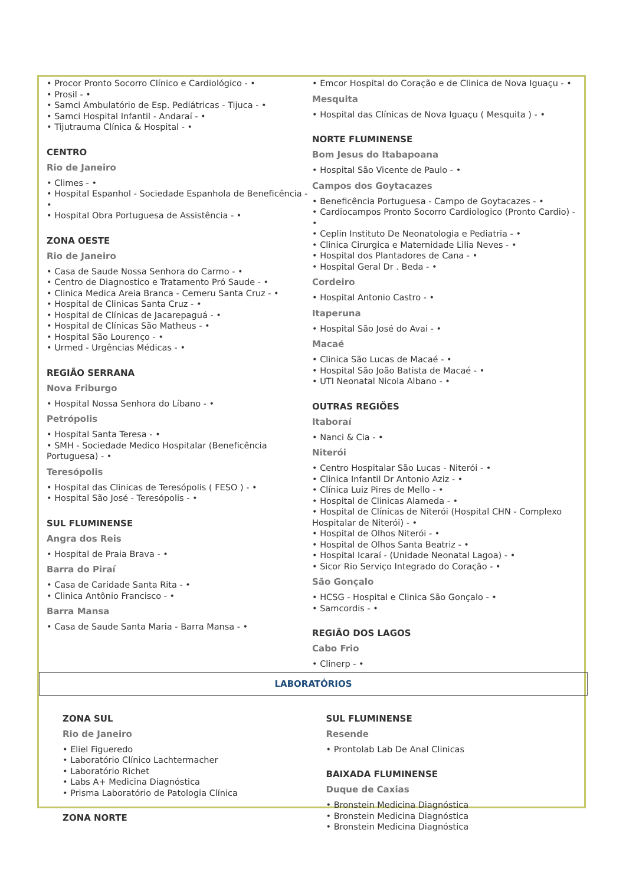• Procor Pronto Socorro Clínico e Cardiológico - •
• Prosil - •
• Samci Ambulatório de Esp. Pediátricas - Tijuca - •
• Samci Hospital Infantil - Andaraí - •
• Tijutrauma Clínica & Hospital - •
CENTRO
Rio de Janeiro
• Climes - •
• Hospital Espanhol - Sociedade Espanhola de Beneficência - •
• Hospital Obra Portuguesa de Assistência - •
ZONA OESTE
Rio de Janeiro
• Casa de Saude Nossa Senhora do Carmo - •
• Centro de Diagnostico e Tratamento Pró Saude - •
• Clinica Medica Areia Branca - Cemeru Santa Cruz - •
• Hospital de Clinicas Santa Cruz - •
• Hospital de Clínicas de Jacarepaguá - •
• Hospital de Clínicas São Matheus - •
• Hospital São Lourenço - •
• Urmed - Urgências Médicas - •
REGIÃO SERRANA
Nova Friburgo
• Hospital Nossa Senhora do Líbano - •
Petrópolis
• Hospital Santa Teresa - •
• SMH - Sociedade Medico Hospitalar (Beneficência Portuguesa) - •
Teresópolis
• Hospital das Clinicas de Teresópolis ( FESO ) - •
• Hospital São José - Teresópolis - •
SUL FLUMINENSE
Angra dos Reis
• Hospital de Praia Brava - •
Barra do Piraí
• Casa de Caridade Santa Rita - •
• Clinica Antônio Francisco - •
Barra Mansa
• Casa de Saude Santa Maria - Barra Mansa - •
• Emcor Hospital do Coração e de Clinica de Nova Iguaçu - •
Mesquita
• Hospital das Clínicas de Nova Iguaçu ( Mesquita ) - •
NORTE FLUMINENSE
Bom Jesus do Itabapoana
• Hospital São Vicente de Paulo - •
Campos dos Goytacazes
• Beneficência Portuguesa - Campo de Goytacazes - •
• Cardiocampos Pronto Socorro Cardiologico (Pronto Cardio) - •
• Ceplin Instituto De Neonatologia e Pediatria - •
• Clinica Cirurgica e Maternidade Lilia Neves - •
• Hospital dos Plantadores de Cana - •
• Hospital Geral Dr . Beda - •
Cordeiro
• Hospital Antonio Castro - •
Itaperuna
• Hospital São José do Avai - •
Macaé
• Clinica São Lucas de Macaé - •
• Hospital São João Batista de Macaé - •
• UTI Neonatal Nicola Albano - •
OUTRAS REGIÕES
Itaboraí
• Nanci & Cia - •
Niterói
• Centro Hospitalar São Lucas - Niterói - •
• Clinica Infantil Dr Antonio Aziz - •
• Clínica Luiz Pires de Mello - •
• Hospital de Clinicas Alameda - •
• Hospital de Clínicas de Niterói (Hospital CHN - Complexo Hospitalar de Niterói) - •
• Hospital de Olhos Niterói - •
• Hospital de Olhos Santa Beatriz - •
• Hospital Icaraí - (Unidade Neonatal Lagoa) - •
• Sicor Rio Serviço Integrado do Coração - •
São Gonçalo
• HCSG - Hospital e Clinica São Gonçalo - •
• Samcordis - •
REGIÃO DOS LAGOS
Cabo Frio
• Clinerp - •
LABORATÓRIOS
ZONA SUL
Rio de Janeiro
• Eliel Figueredo
• Laboratório Clínico Lachtermacher
• Laboratório Richet
• Labs A+ Medicina Diagnóstica
• Prisma Laboratório de Patologia Clínica
ZONA NORTE
SUL FLUMINENSE
Resende
• Prontolab Lab De Anal Clinicas
BAIXADA FLUMINENSE
Duque de Caxias
• Bronstein Medicina Diagnóstica
• Bronstein Medicina Diagnóstica
• Bronstein Medicina Diagnóstica